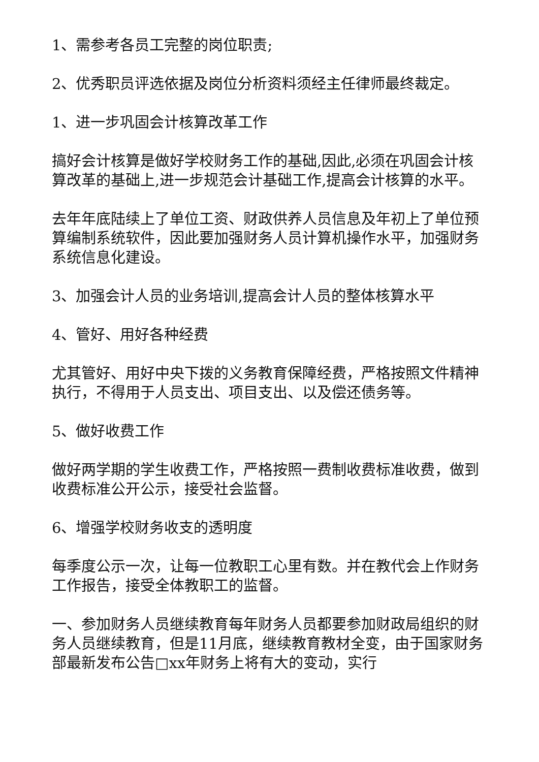1、需参考各员工完整的岗位职责;
2、优秀职员评选依据及岗位分析资料须经主任律师最终裁定。
1、进一步巩固会计核算改革工作
搞好会计核算是做好学校财务工作的基础,因此,必须在巩固会计核算改革的基础上,进一步规范会计基础工作,提高会计核算的水平。
去年年底陆续上了单位工资、财政供养人员信息及年初上了单位预算编制系统软件，因此要加强财务人员计算机操作水平，加强财务系统信息化建设。
3、加强会计人员的业务培训,提高会计人员的整体核算水平
4、管好、用好各种经费
尤其管好、用好中央下拨的义务教育保障经费，严格按照文件精神执行，不得用于人员支出、项目支出、以及偿还债务等。
5、做好收费工作
做好两学期的学生收费工作，严格按照一费制收费标准收费，做到收费标准公开公示，接受社会监督。
6、增强学校财务收支的透明度
每季度公示一次，让每一位教职工心里有数。并在教代会上作财务工作报告，接受全体教职工的监督。
一、参加财务人员继续教育每年财务人员都要参加财政局组织的财务人员继续教育，但是11月底，继续教育教材全变，由于国家财务部最新发布公告□xx年财务上将有大的变动，实行